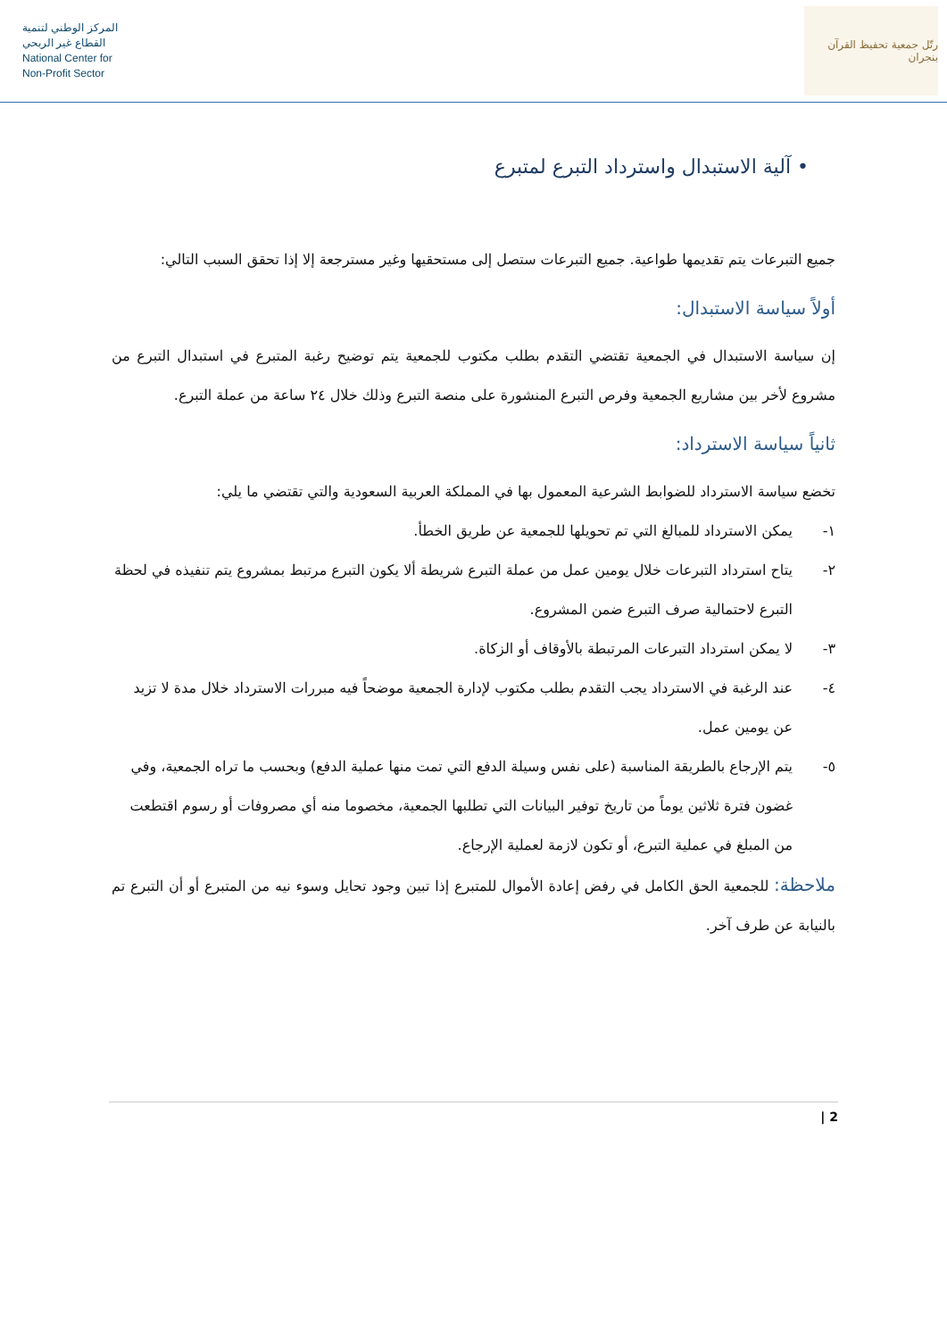المركز الوطني لتنمية
القطاع غير الربحي
National Center for
Non-Profit Sector
رتّل جمعية تحفيظ القرآن بنجران
• آلية الاستبدال واسترداد التبرع لمتبرع
جميع التبرعات يتم تقديمها طواعية. جميع التبرعات ستصل إلى مستحقيها وغير مسترجعة إلا إذا تحقق السبب التالي:
أولاً سياسة الاستبدال:
إن سياسة الاستبدال في الجمعية تقتضي التقدم بطلب مكتوب للجمعية يتم توضيح رغبة المتبرع في استبدال التبرع من مشروع لأخر بين مشاريع الجمعية وفرص التبرع المنشورة على منصة التبرع وذلك خلال ٢٤ ساعة من عملة التبرع.
ثانياً سياسة الاسترداد:
تخضع سياسة الاسترداد للضوابط الشرعية المعمول بها في المملكة العربية السعودية والتي تقتضي ما يلي:
١- يمكن الاسترداد للمبالغ التي تم تحويلها للجمعية عن طريق الخطأ.
٢- يتاح استرداد التبرعات خلال يومين عمل من عملة التبرع شريطة ألا يكون التبرع مرتبط بمشروع يتم تنفيذه في لحظة التبرع لاحتمالية صرف التبرع ضمن المشروع.
٣- لا يمكن استرداد التبرعات المرتبطة بالأوقاف أو الزكاة.
٤- عند الرغبة في الاسترداد يجب التقدم بطلب مكتوب لإدارة الجمعية موضحاً فيه مبررات الاسترداد خلال مدة لا تزيد عن يومين عمل.
٥- يتم الإرجاع بالطريقة المناسبة (على نفس وسيلة الدفع التي تمت منها عملية الدفع) وبحسب ما تراه الجمعية، وفي غضون فترة ثلاثين يوماً من تاريخ توفير البيانات التي تطلبها الجمعية، مخصوما منه أي مصروفات أو رسوم اقتطعت من المبلغ في عملية التبرع، أو تكون لازمة لعملية الإرجاع.
ملاحظة: للجمعية الحق الكامل في رفض إعادة الأموال للمتبرع إذا تبين وجود تحايل وسوء نيه من المتبرع أو أن التبرع تم بالنيابة عن طرف آخر.
2 |